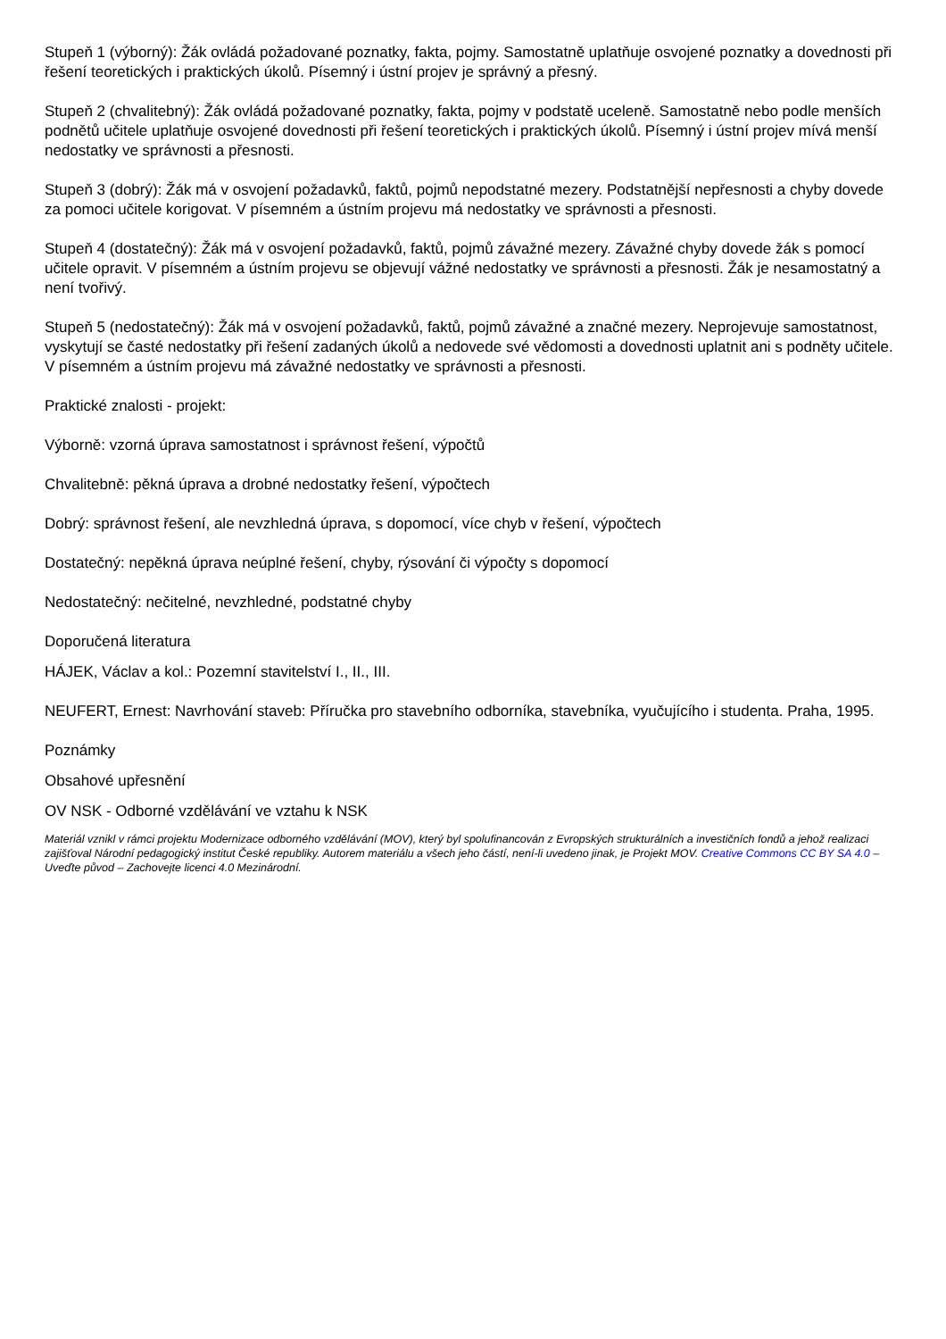Stupeň 1 (výborný): Žák ovládá požadované poznatky, fakta, pojmy. Samostatně uplatňuje osvojené poznatky a dovednosti při řešení teoretických i praktických úkolů. Písemný i ústní projev je správný a přesný.
Stupeň 2 (chvalitebný): Žák ovládá požadované poznatky, fakta, pojmy v podstatě uceleně. Samostatně nebo podle menších podnětů učitele uplatňuje osvojené dovednosti při řešení teoretických i praktických úkolů. Písemný i ústní projev mívá menší nedostatky ve správnosti a přesnosti.
Stupeň 3 (dobrý): Žák má v osvojení požadavků, faktů, pojmů nepodstatné mezery. Podstatnější nepřesnosti a chyby dovede za pomoci učitele korigovat. V písemném a ústním projevu má nedostatky ve správnosti a přesnosti.
Stupeň 4 (dostatečný): Žák má v osvojení požadavků, faktů, pojmů závažné mezery. Závažné chyby dovede žák s pomocí učitele opravit. V písemném a ústním projevu se objevují vážné nedostatky ve správnosti a přesnosti. Žák je nesamostatný a není tvořivý.
Stupeň 5 (nedostatečný): Žák má v osvojení požadavků, faktů, pojmů závažné a značné mezery. Neprojevuje samostatnost, vyskytují se časté nedostatky při řešení zadaných úkolů a nedovede své vědomosti a dovednosti uplatnit ani s podněty učitele. V písemném a ústním projevu má závažné nedostatky ve správnosti a přesnosti.
Praktické znalosti - projekt:
Výborně: vzorná úprava samostatnost i správnost řešení, výpočtů
Chvalitebně: pěkná úprava a drobné nedostatky řešení, výpočtech
Dobrý: správnost řešení, ale nevzhledná úprava, s dopomocí, více chyb v řešení, výpočtech
Dostatečný: nepěkná úprava neúplné řešení, chyby, rýsování či výpočty s dopomocí
Nedostatečný: nečitelné, nevzhledné, podstatné chyby
Doporučená literatura
HÁJEK, Václav a kol.: Pozemní stavitelství I., II., III.
NEUFERT, Ernest: Navrhování staveb: Příručka pro stavebního odborníka, stavebníka, vyučujícího i studenta. Praha, 1995.
Poznámky
Obsahové upřesnění
OV NSK - Odborné vzdělávání ve vztahu k NSK
Materiál vznikl v rámci projektu Modernizace odborného vzdělávání (MOV), který byl spolufinancován z Evropských strukturálních a investičních fondů a jehož realizaci zajišťoval Národní pedagogický institut České republiky. Autorem materiálu a všech jeho částí, není-li uvedeno jinak, je Projekt MOV. Creative Commons CC BY SA 4.0 – Uveďte původ – Zachovejte licenci 4.0 Mezinárodní.